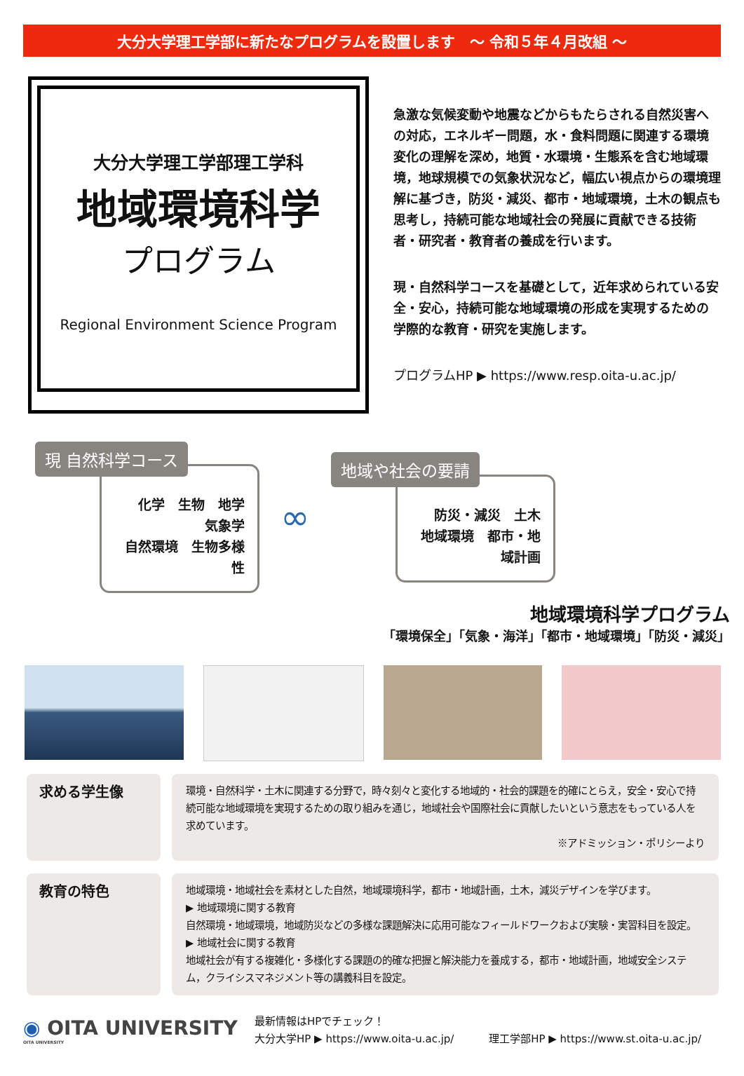大分大学理工学部に新たなプログラムを設置します　～ 令和５年４月改組 ～
大分大学理工学部理工学科
地域環境科学
プログラム
Regional Environment Science Program
急激な気候変動や地震などからもたらされる自然災害への対応，エネルギー問題，水・食料問題に関連する環境変化の理解を深め，地質・水環境・生態系を含む地域環境，地球規模での気象状況など，幅広い視点からの環境理解に基づき，防災・減災、都市・地域環境，土木の観点も思考し，持続可能な地域社会の発展に貢献できる技術者・研究者・教育者の養成を行います。
現・自然科学コースを基礎として，近年求められている安全・安心，持続可能な地域環境の形成を実現するための学際的な教育・研究を実施します。
プログラムHP ▶ https://www.resp.oita-u.ac.jp/
現 自然科学コース
化学　生物　地学　気象学
自然環境　生物多様性
∞
地域や社会の要請
防災・減災　土木
地域環境　都市・地域計画
地域環境科学プログラム
「環境保全」「気象・海洋」「都市・地域環境」「防災・減災」
求める学生像
環境・自然科学・土木に関連する分野で，時々刻々と変化する地域的・社会的課題を的確にとらえ，安全・安心で持続可能な地域環境を実現するための取り組みを通じ，地域社会や国際社会に貢献したいという意志をもっている人を求めています。
※アドミッション・ポリシーより
教育の特色
地域環境・地域社会を素材とした自然，地域環境科学，都市・地域計画，土木，減災デザインを学びます。
▶ 地域環境に関する教育
自然環境・地域環境，地域防災などの多様な課題解決に応用可能なフィールドワークおよび実験・実習科目を設定。
▶ 地域社会に関する教育
地域社会が有する複雑化・多様化する課題の的確な把握と解決能力を養成する，都市・地域計画，地域安全システム，クライシスマネジメント等の講義科目を設定。
◉ OITA UNIVERSITY
OITA UNIVERSITY
最新情報はHPでチェック！
大分大学HP ▶ https://www.oita-u.ac.jp/ 　　　理工学部HP ▶ https://www.st.oita-u.ac.jp/